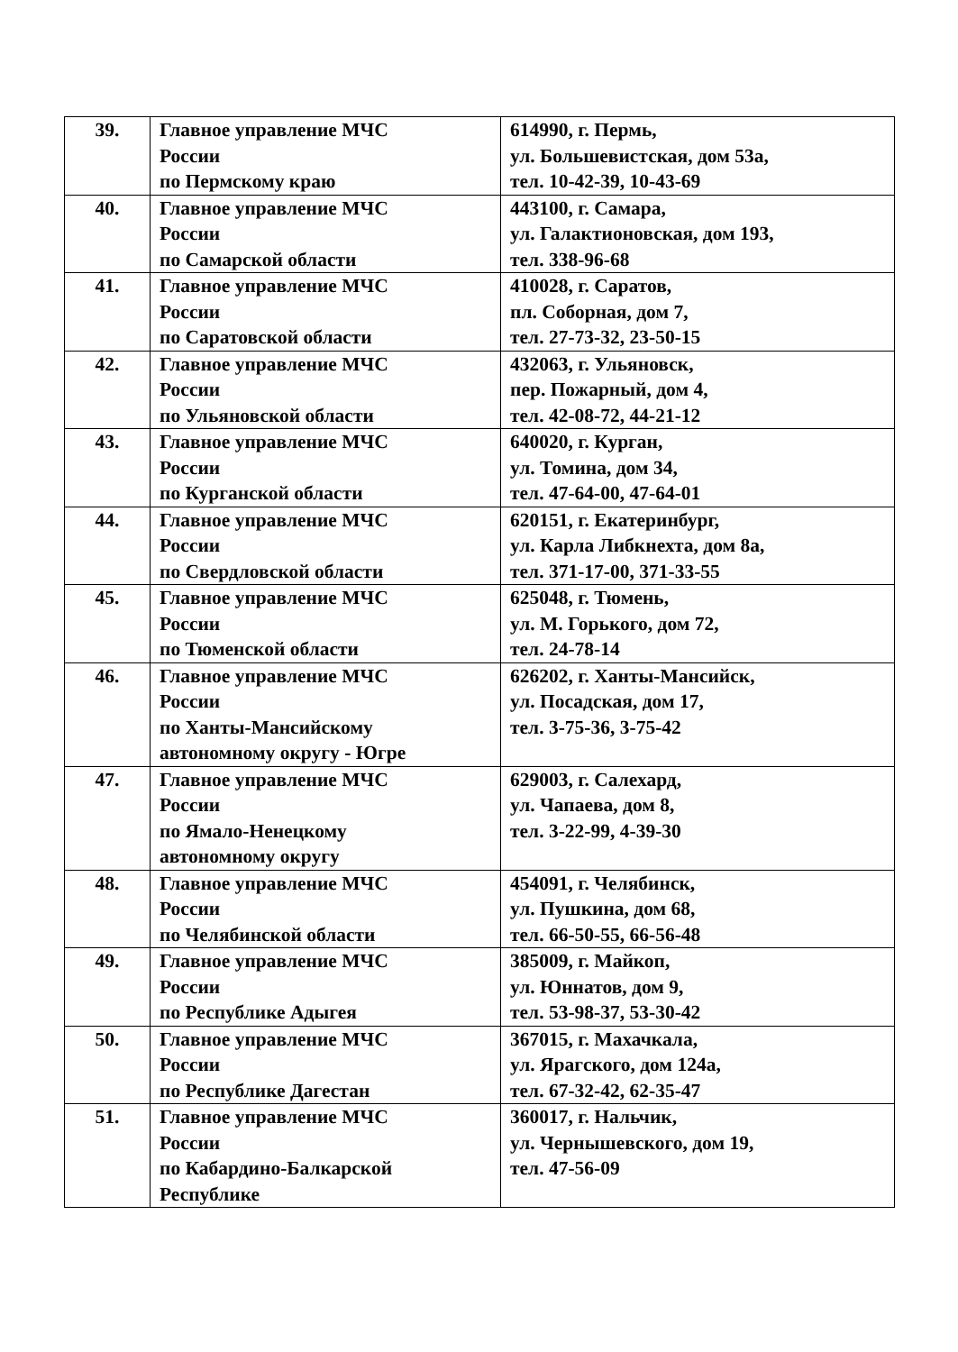| 39. | Главное управление МЧС России по Пермскому краю | 614990, г. Пермь, ул. Большевистская, дом 53а, тел. 10-42-39, 10-43-69 |
| 40. | Главное управление МЧС России по Самарской области | 443100, г. Самара, ул. Галактионовская, дом 193, тел. 338-96-68 |
| 41. | Главное управление МЧС России по Саратовской области | 410028, г. Саратов, пл. Соборная, дом 7, тел. 27-73-32, 23-50-15 |
| 42. | Главное управление МЧС России по Ульяновской области | 432063, г. Ульяновск, пер. Пожарный, дом 4, тел. 42-08-72, 44-21-12 |
| 43. | Главное управление МЧС России по Курганской области | 640020, г. Курган, ул. Томина, дом 34, тел. 47-64-00, 47-64-01 |
| 44. | Главное управление МЧС России по Свердловской области | 620151, г. Екатеринбург, ул. Карла Либкнехта, дом 8а, тел. 371-17-00, 371-33-55 |
| 45. | Главное управление МЧС России по Тюменской области | 625048, г. Тюмень, ул. М. Горького, дом 72, тел. 24-78-14 |
| 46. | Главное управление МЧС России по Ханты-Мансийскому автономному округу - Югре | 626202, г. Ханты-Мансийск, ул. Посадская, дом 17, тел. 3-75-36, 3-75-42 |
| 47. | Главное управление МЧС России по Ямало-Ненецкому автономному округу | 629003, г. Салехард, ул. Чапаева, дом 8, тел. 3-22-99, 4-39-30 |
| 48. | Главное управление МЧС России по Челябинской области | 454091, г. Челябинск, ул. Пушкина, дом 68, тел. 66-50-55, 66-56-48 |
| 49. | Главное управление МЧС России по Республике Адыгея | 385009, г. Майкоп, ул. Юннатов, дом 9, тел. 53-98-37, 53-30-42 |
| 50. | Главное управление МЧС России по Республике Дагестан | 367015, г. Махачкала, ул. Ярагского, дом 124а, тел. 67-32-42, 62-35-47 |
| 51. | Главное управление МЧС России по Кабардино-Балкарской Республике | 360017, г. Нальчик, ул. Чернышевского, дом 19, тел. 47-56-09 |